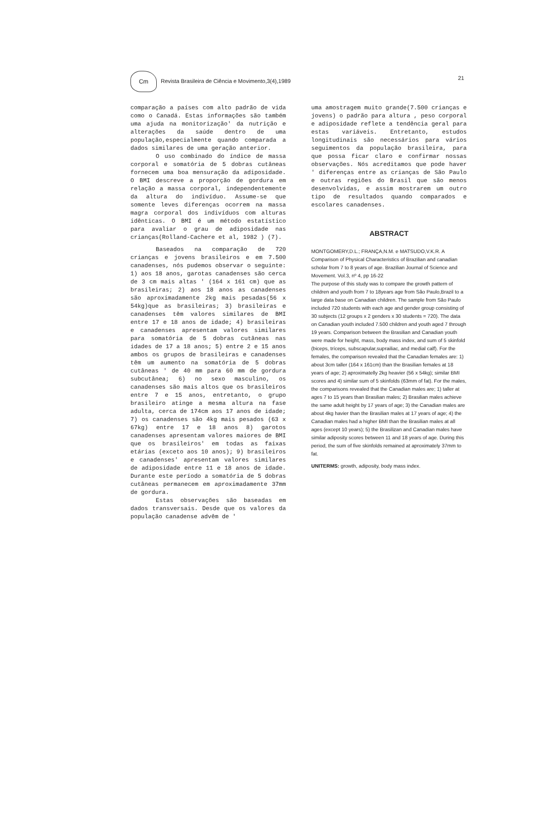Cm Revista Brasileira de Ciência e Movimento,3(4),1989
21
comparação a países com alto padrão de vida como o Canadá. Estas informações são também uma ajuda na monitorização' da nutrição e alterações da saúde dentro de uma população,especialmente quando comparada a dados similares de uma geração anterior.
O uso combinado do índice de massa corporal e somatória de 5 dobras cutâneas fornecem uma boa mensuração da adiposidade. O BMI descreve a proporção de gordura em relação a massa corporal, independentemente da altura do indivíduo. Assume-se que somente leves diferenças ocorrem na massa magra corporal dos indivíduos com alturas idênticas. O BMI é um método estatístico para avaliar o grau de adiposidade nas crianças(Rolland-Cachere et al, 1982 ) (7).
Baseados na comparação de 720 crianças e jovens brasileiros e em 7.500 canadenses, nós pudemos observar o seguinte: 1) aos 18 anos, garotas canadenses são cerca de 3 cm mais altas ' (164 x 161 cm) que as brasileiras; 2) aos 18 anos as canadenses são aproximadamente 2kg mais pesadas(56 x 54kg)que as brasileiras; 3) brasileiras e canadenses têm valores similares de BMI entre 17 e 18 anos de idade; 4) brasileiras e canadenses apresentam valores similares para somatória de 5 dobras cutâneas nas idades de 17 a 18 anos; 5) entre 2 e 15 anos ambos os grupos de brasileiras e canadenses têm um aumento na somatória de 5 dobras cutâneas ' de 40 mm para 60 mm de gordura subcutânea; 6) no sexo masculino, os canadenses são mais altos que os brasileiros entre 7 e 15 anos, entretanto, o grupo brasileiro atinge a mesma altura na fase adulta, cerca de 174cm aos 17 anos de idade; 7) os canadenses são 4kg mais pesados (63 x 67kg) entre 17 e 18 anos 8) garotos canadenses apresentam valores maiores de BMI que os brasileiros' em todas as faixas etárias (exceto aos 10 anos); 9) brasileiros e canadenses' apresentam valores similares de adiposidade entre 11 e 18 anos de idade. Durante este período a somatória de 5 dobras cutâneas permanecem em aproximadamente 37mm de gordura.
Estas observações são baseadas em dados transversais. Desde que os valores da população canadense advêm de '
uma amostragem muito grande(7.500 crianças e jovens) o padrão para altura , peso corporal e adiposidade reflete a tendência geral para estas variáveis. Entretanto, estudos longitudinais são necessários para vários seguimentos da população brasileira, para que possa ficar claro e confirmar nossas observações. Nós acreditamos que pode haver ' diferenças entre as crianças de São Paulo e outras regiões do Brasil que são menos desenvolvidas, e assim mostrarem um outro tipo de resultados quando comparados e escolares canadenses.
ABSTRACT
MONTGOMERY,D.L.; FRANÇA,N.M. e MATSUDO,V.K.R. A Comparison of Physical Characteristics of Brazilian and canadian scholar from 7 to 8 years of age. Brazilian Journal of Science and Movement. Vol.3, nº 4, pp 16-22
The purpose of this study was to compare the growth pattern of children and youth from 7 to 18years age from São Paulo,Brazil to a large data base on Canadian children. The sample from São Paulo included 720 students with each age and gender group consisting of 30 subjects (12 groups x 2 genders x 30 students = 720). The data on Canadian youth included 7.500 children and youth aged 7 through 19 years. Comparison between the Brasilian and Canadian youth were made for height, mass, body mass index, and sum of 5 skinfold (biceps, tríceps, subscapular,suprailiac, and medial calf). For the females, the comparison revealed that the Canadian females are: 1) about 3cm taller (164 x 161cm) than the Brasilian females at 18 years of age; 2) aproximatelly 2kg heavier (56 x 54kg); similar BMI scores and 4) similar sum of 5 skinfolds (63mm of fat). For the males, the comparisons revealed that the Canadian males are; 1) taller at ages 7 to 15 years than Brasilian males; 2) Brasilian males achieve the same adult height by 17 years of age; 3) the Canadian males are about 4kg havier than the Brasilian males at 17 years of age; 4) the Canadian males had a higher BMI than the Brasilian males at all ages (except 10 years); 5) the Brasilizan and Canadian males have similar adiposity scores between 11 and 18 years of age. During this period, the sum of five skinfolds remained at aproximately 37mm to fat.
UNITERMS: growth, adiposity, body mass index.